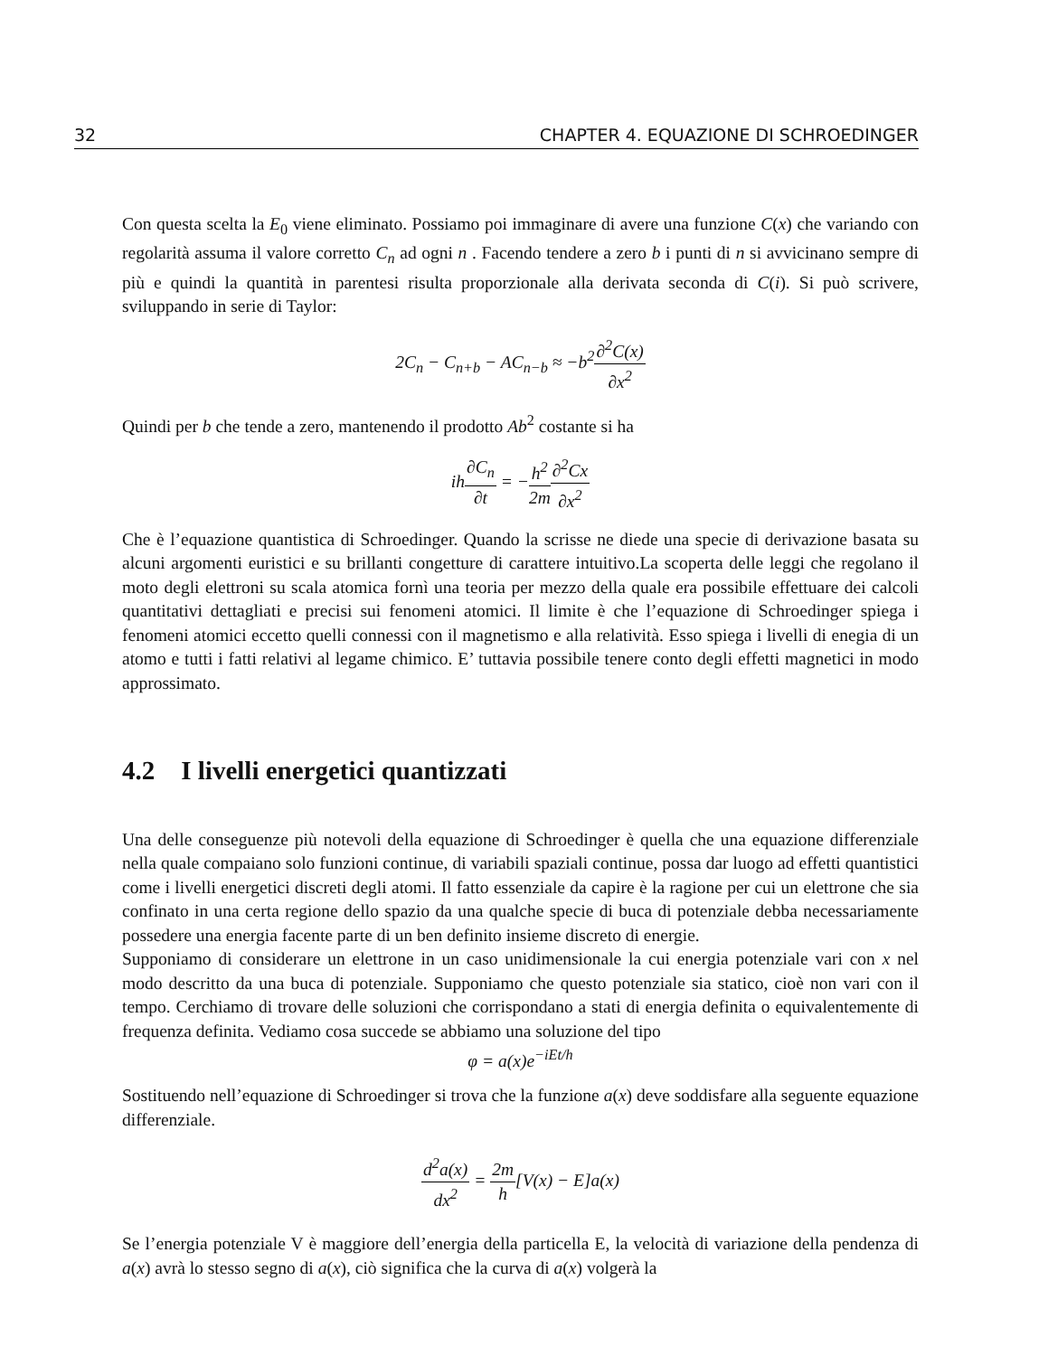32 CHAPTER 4. EQUAZIONE DI SCHROEDINGER
Con questa scelta la E<sub>0</sub> viene eliminato. Possiamo poi immaginare di avere una funzione C(x) che variando con regolarità assuma il valore corretto C<sub>n</sub> ad ogni n . Facendo tendere a zero b i punti di n si avvicinano sempre di più e quindi la quantità in parentesi risulta proporzionale alla derivata seconda di C(i). Si può scrivere, sviluppando in serie di Taylor:
2C<sub>n</sub> − C<sub>n+b</sub> − AC<sub>n−b</sub> ≈ −b<sup>2</sup>∂<sup>2</sup>C(x) ∂x<sup>2</sup>
Quindi per b che tende a zero, mantenendo il prodotto Ab<sup>2</sup> costante si ha
ih∂C<sub>n</sub> ∂t = −h<sup>2</sup> 2m∂<sup>2</sup>Cx ∂x<sup>2</sup>
Che è l’equazione quantistica di Schroedinger. Quando la scrisse ne diede una specie di derivazione basata su alcuni argomenti euristici e su brillanti congetture di carattere intuitivo.La scoperta delle leggi che regolano il moto degli elettroni su scala atomica fornì una teoria per mezzo della quale era possibile effettuare dei calcoli quantitativi dettagliati e precisi sui fenomeni atomici. Il limite è che l’equazione di Schroedinger spiega i fenomeni atomici eccetto quelli connessi con il magnetismo e alla relatività. Esso spiega i livelli di enegia di un atomo e tutti i fatti relativi al legame chimico. E’ tuttavia possibile tenere conto degli effetti magnetici in modo approssimato.
4.2 I livelli energetici quantizzati
Una delle conseguenze più notevoli della equazione di Schroedinger è quella che una equazione differenziale nella quale compaiano solo funzioni continue, di variabili spaziali continue, possa dar luogo ad effetti quantistici come i livelli energetici discreti degli atomi. Il fatto essenziale da capire è la ragione per cui un elettrone che sia confinato in una certa regione dello spazio da una qualche specie di buca di potenziale debba necessariamente possedere una energia facente parte di un ben definito insieme discreto di energie.
Supponiamo di considerare un elettrone in un caso unidimensionale la cui energia potenziale vari con x nel modo descritto da una buca di potenziale. Supponiamo che questo potenziale sia statico, cioè non vari con il tempo. Cerchiamo di trovare delle soluzioni che corrispondano a stati di energia definita o equivalentemente di frequenza definita. Vediamo cosa succede se abbiamo una soluzione del tipo
φ = a(x)e<sup>−iEt/h</sup>
Sostituendo nell’equazione di Schroedinger si trova che la funzione a(x) deve soddisfare alla seguente equazione differenziale.
d<sup>2</sup>a(x) dx<sup>2</sup> = 2m h[V(x) − E]a(x)
Se l’energia potenziale V è maggiore dell’energia della particella E, la velocità di variazione della pendenza di a(x) avrà lo stesso segno di a(x), ciò significa che la curva di a(x) volgerà la